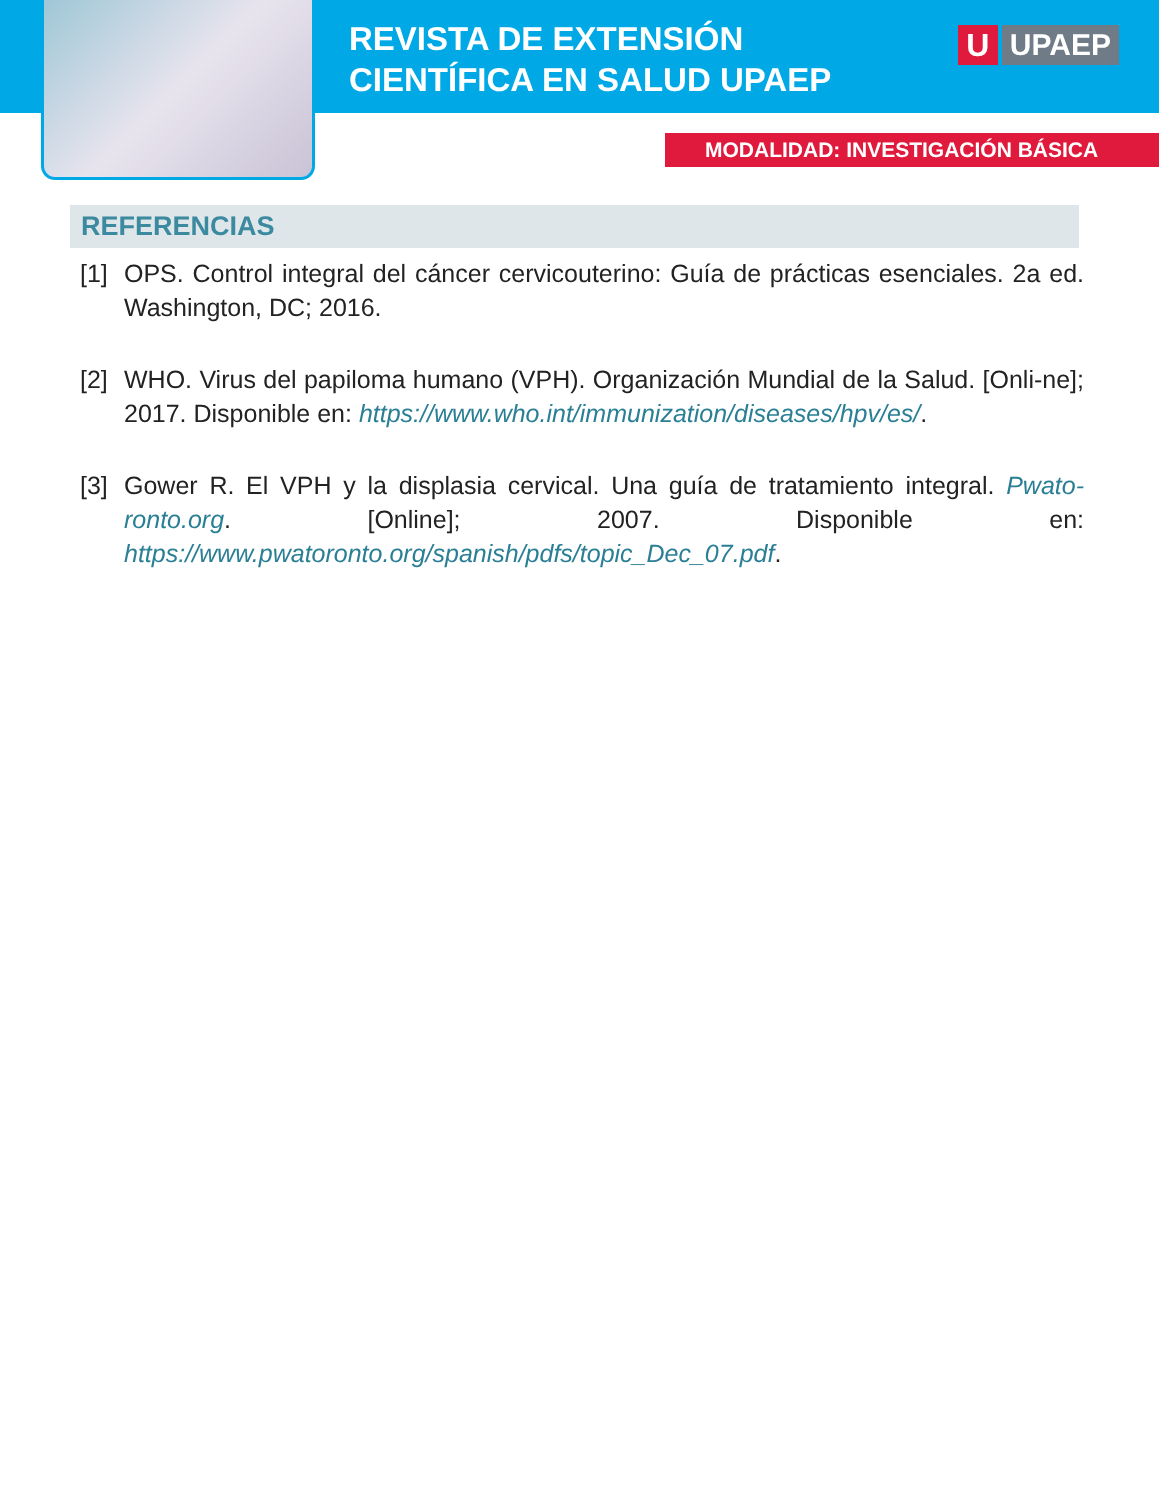REVISTA DE EXTENSIÓN
CIENTÍFICA EN SALUD UPAEP
U UPAEP
MODALIDAD: INVESTIGACIÓN BÁSICA
REFERENCIAS
[1]
OPS. Control integral del cáncer cervicouterino: Guía de prácticas esenciales. 2a ed. Washington, DC; 2016.
[2]
WHO. Virus del papiloma humano (VPH). Organización Mundial de la Salud. [Onli-ne]; 2017. Disponible en: https://www.who.int/immunization/diseases/hpv/es/.
[3]
Gower R. El VPH y la displasia cervical. Una guía de tratamiento integral. Pwato-ronto.org. [Online]; 2007. Disponible en: https://www.pwatoronto.org/spanish/pdfs/topic_Dec_07.pdf.